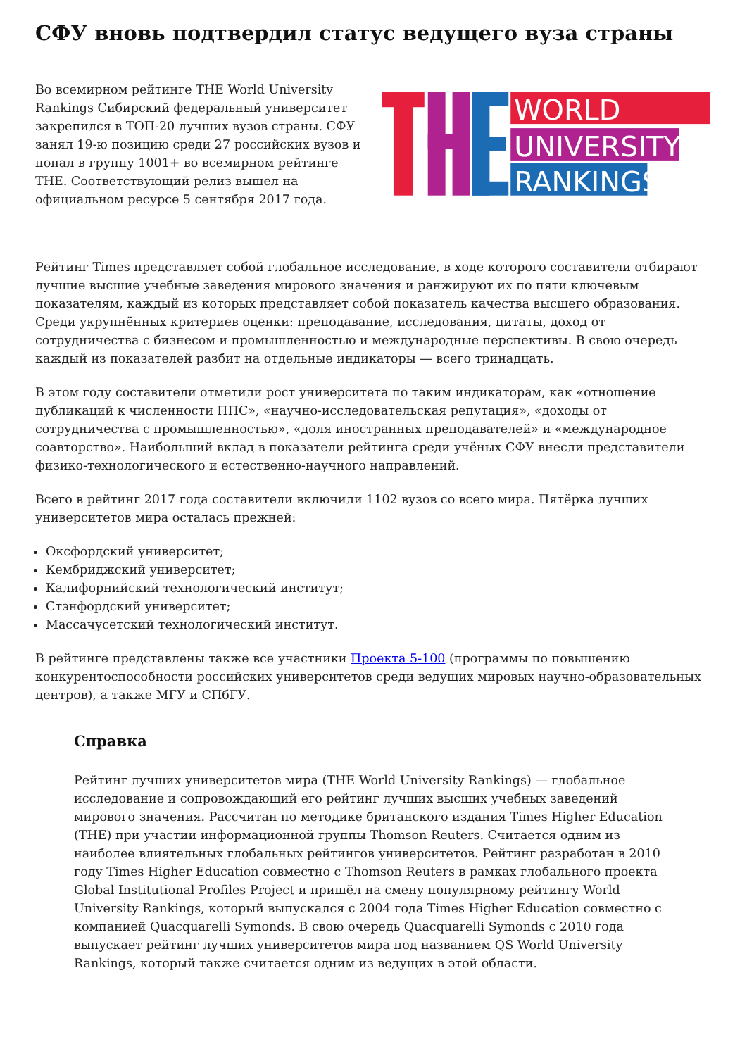СФУ вновь подтвердил статус ведущего вуза страны
Во всемирном рейтинге THE World University Rankings Сибирский федеральный университет закрепился в ТОП-20 лучших вузов страны. СФУ занял 19-ю позицию среди 27 российских вузов и попал в группу 1001+ во всемирном рейтинге THE. Соответствующий релиз вышел на официальном ресурсе 5 сентября 2017 года.
WORLD
UNIVERSITY
RANKINGS
Рейтинг Times представляет собой глобальное исследование, в ходе которого составители отбирают лучшие высшие учебные заведения мирового значения и ранжируют их по пяти ключевым показателям, каждый из которых представляет собой показатель качества высшего образования. Среди укрупнённых критериев оценки: преподавание, исследования, цитаты, доход от сотрудничества с бизнесом и промышленностью и международные перспективы. В свою очередь каждый из показателей разбит на отдельные индикаторы — всего тринадцать.
В этом году составители отметили рост университета по таким индикаторам, как «отношение публикаций к численности ППС», «научно-исследовательская репутация», «доходы от сотрудничества с промышленностью», «доля иностранных преподавателей» и «международное соавторство». Наибольший вклад в показатели рейтинга среди учёных СФУ внесли представители физико-технологического и естественно-научного направлений.
Всего в рейтинг 2017 года составители включили 1102 вузов со всего мира. Пятёрка лучших университетов мира осталась прежней:
Оксфордский университет;
Кембриджский университет;
Калифорнийский технологический институт;
Стэнфордский университет;
Массачусетский технологический институт.
В рейтинге представлены также все участники Проекта 5-100 (программы по повышению конкурентоспособности российских университетов среди ведущих мировых научно-образовательных центров), а также МГУ и СПбГУ.
Справка
Рейтинг лучших университетов мира (THE World University Rankings) — глобальное исследование и сопровождающий его рейтинг лучших высших учебных заведений мирового значения. Рассчитан по методике британского издания Times Higher Education (THE) при участии информационной группы Thomson Reuters. Считается одним из наиболее влиятельных глобальных рейтингов университетов. Рейтинг разработан в 2010 году Times Higher Education совместно с Thomson Reuters в рамках глобального проекта Global Institutional Profiles Project и пришёл на смену популярному рейтингу World University Rankings, который выпускался с 2004 года Times Higher Education совместно с компанией Quacquarelli Symonds. В свою очередь Quacquarelli Symonds с 2010 года выпускает рейтинг лучших университетов мира под названием QS World University Rankings, который также считается одним из ведущих в этой области.